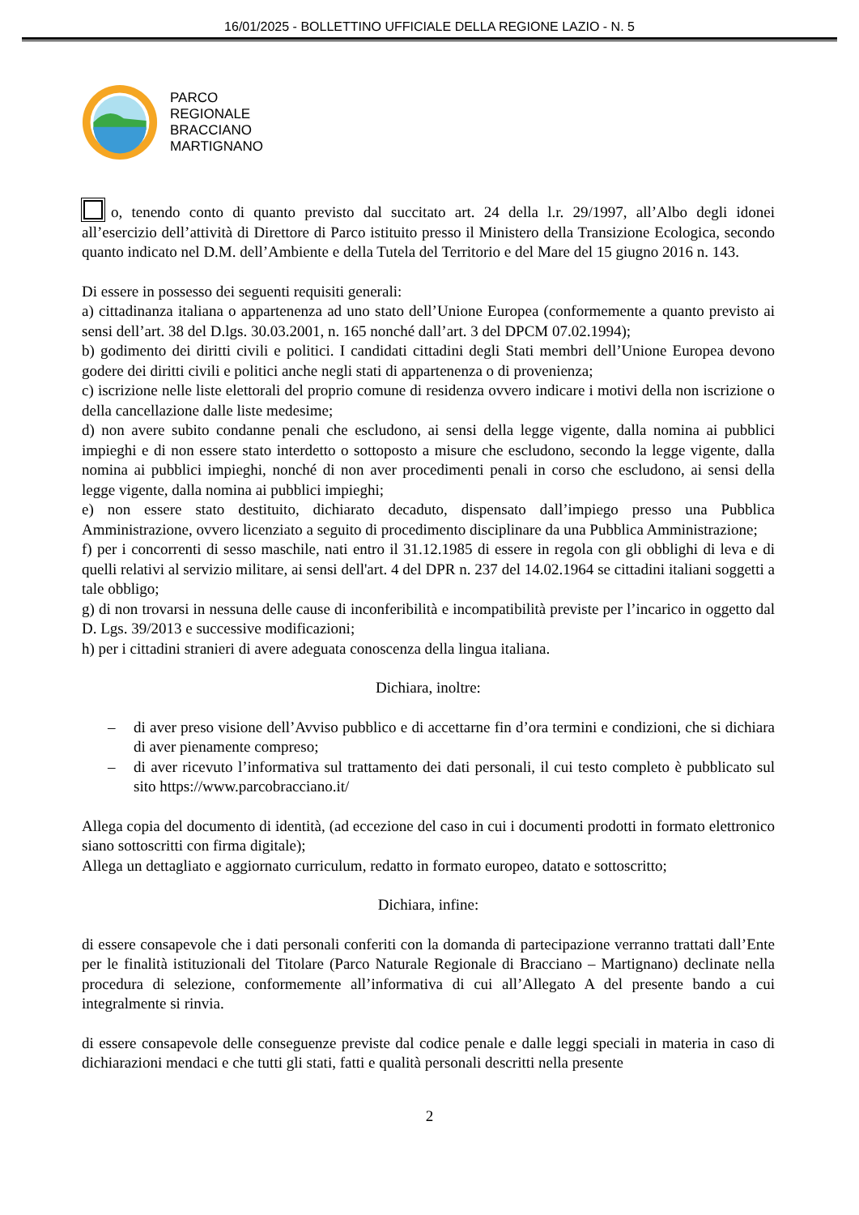16/01/2025 - BOLLETTINO UFFICIALE DELLA REGIONE LAZIO - N. 5
PARCO
REGIONALE
BRACCIANO
MARTIGNANO
o, tenendo conto di quanto previsto dal succitato art. 24 della l.r. 29/1997, all’Albo degli idonei all’esercizio dell’attività di Direttore di Parco istituito presso il Ministero della Transizione Ecologica, secondo quanto indicato nel D.M. dell’Ambiente e della Tutela del Territorio e del Mare del 15 giugno 2016 n. 143.
Di essere in possesso dei seguenti requisiti generali:
a) cittadinanza italiana o appartenenza ad uno stato dell’Unione Europea (conformemente a quanto previsto ai sensi dell’art. 38 del D.lgs. 30.03.2001, n. 165 nonché dall’art. 3 del DPCM 07.02.1994);
b) godimento dei diritti civili e politici. I candidati cittadini degli Stati membri dell’Unione Europea devono godere dei diritti civili e politici anche negli stati di appartenenza o di provenienza;
c) iscrizione nelle liste elettorali del proprio comune di residenza ovvero indicare i motivi della non iscrizione o della cancellazione dalle liste medesime;
d) non avere subito condanne penali che escludono, ai sensi della legge vigente, dalla nomina ai pubblici impieghi e di non essere stato interdetto o sottoposto a misure che escludono, secondo la legge vigente, dalla nomina ai pubblici impieghi, nonché di non aver procedimenti penali in corso che escludono, ai sensi della legge vigente, dalla nomina ai pubblici impieghi;
e) non essere stato destituito, dichiarato decaduto, dispensato dall’impiego presso una Pubblica Amministrazione, ovvero licenziato a seguito di procedimento disciplinare da una Pubblica Amministrazione;
f) per i concorrenti di sesso maschile, nati entro il 31.12.1985 di essere in regola con gli obblighi di leva e di quelli relativi al servizio militare, ai sensi dell'art. 4 del DPR n. 237 del 14.02.1964 se cittadini italiani soggetti a tale obbligo;
g) di non trovarsi in nessuna delle cause di inconferibilità e incompatibilità previste per l’incarico in oggetto dal D. Lgs. 39/2013 e successive modificazioni;
h) per i cittadini stranieri di avere adeguata conoscenza della lingua italiana.
Dichiara, inoltre:
– di aver preso visione dell’Avviso pubblico e di accettarne fin d’ora termini e condizioni, che si dichiara di aver pienamente compreso;
– di aver ricevuto l’informativa sul trattamento dei dati personali, il cui testo completo è pubblicato sul sito https://www.parcobracciano.it/
Allega copia del documento di identità, (ad eccezione del caso in cui i documenti prodotti in formato elettronico siano sottoscritti con firma digitale);
Allega un dettagliato e aggiornato curriculum, redatto in formato europeo, datato e sottoscritto;
Dichiara, infine:
di essere consapevole che i dati personali conferiti con la domanda di partecipazione verranno trattati dall’Ente per le finalità istituzionali del Titolare (Parco Naturale Regionale di Bracciano – Martignano) declinate nella procedura di selezione, conformemente all’informativa di cui all’Allegato A del presente bando a cui integralmente si rinvia.
di essere consapevole delle conseguenze previste dal codice penale e dalle leggi speciali in materia in caso di dichiarazioni mendaci e che tutti gli stati, fatti e qualità personali descritti nella presente
2